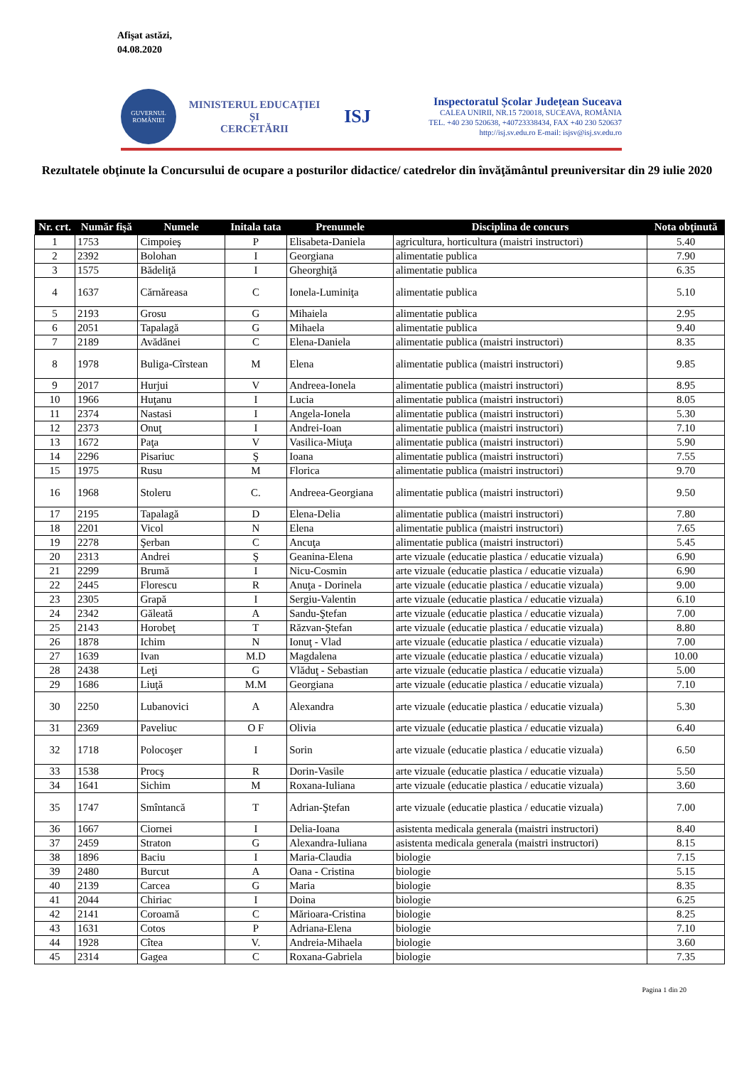Afişat astăzi,
04.08.2020
GUVERNUL ROMÂNIEI
MINISTERUL EDUCAȚIEI
ȘI
CERCETĂRII
ISJ
Inspectoratul Școlar Județean Suceava
CALEA UNIRII, NR.15 720018, SUCEAVA, ROMÂNIA
TEL. +40 230 520638, +40723338434, FAX +40 230 520637
http://isj.sv.edu.ro E-mail: isjsv@isj.sv.edu.ro
Rezultatele obţinute la Concursului de ocupare a posturilor didactice/ catedrelor din învăţământul preuniversitar din 29 iulie 2020
| Nr. crt. | Număr fişă | Numele | Initala tata | Prenumele | Disciplina de concurs | Nota obţinută |
| --- | --- | --- | --- | --- | --- | --- |
| 1 | 1753 | Cimpoieş | P | Elisabeta-Daniela | agricultura, horticultura (maistri instructori) | 5.40 |
| 2 | 2392 | Bolohan | I | Georgiana | alimentatie publica | 7.90 |
| 3 | 1575 | Bădeliţă | I | Gheorghiţă | alimentatie publica | 6.35 |
| 4 | 1637 | Cărnăreasa | C | Ionela-Luminiţa | alimentatie publica | 5.10 |
| 5 | 2193 | Grosu | G | Mihaiela | alimentatie publica | 2.95 |
| 6 | 2051 | Tapalagă | G | Mihaela | alimentatie publica | 9.40 |
| 7 | 2189 | Avădănei | C | Elena-Daniela | alimentatie publica (maistri instructori) | 8.35 |
| 8 | 1978 | Buliga-Cîrstean | M | Elena | alimentatie publica (maistri instructori) | 9.85 |
| 9 | 2017 | Hurjui | V | Andreea-Ionela | alimentatie publica (maistri instructori) | 8.95 |
| 10 | 1966 | Huţanu | I | Lucia | alimentatie publica (maistri instructori) | 8.05 |
| 11 | 2374 | Nastasi | I | Angela-Ionela | alimentatie publica (maistri instructori) | 5.30 |
| 12 | 2373 | Onuţ | I | Andrei-Ioan | alimentatie publica (maistri instructori) | 7.10 |
| 13 | 1672 | Paţa | V | Vasilica-Miuţa | alimentatie publica (maistri instructori) | 5.90 |
| 14 | 2296 | Pisariuc | Ş | Ioana | alimentatie publica (maistri instructori) | 7.55 |
| 15 | 1975 | Rusu | M | Florica | alimentatie publica (maistri instructori) | 9.70 |
| 16 | 1968 | Stoleru | C. | Andreea-Georgiana | alimentatie publica (maistri instructori) | 9.50 |
| 17 | 2195 | Tapalagă | D | Elena-Delia | alimentatie publica (maistri instructori) | 7.80 |
| 18 | 2201 | Vicol | N | Elena | alimentatie publica (maistri instructori) | 7.65 |
| 19 | 2278 | Şerban | C | Ancuţa | alimentatie publica (maistri instructori) | 5.45 |
| 20 | 2313 | Andrei | Ş | Geanina-Elena | arte vizuale (educatie plastica / educatie vizuala) | 6.90 |
| 21 | 2299 | Brumă | I | Nicu-Cosmin | arte vizuale (educatie plastica / educatie vizuala) | 6.90 |
| 22 | 2445 | Florescu | R | Anuţa - Dorinela | arte vizuale (educatie plastica / educatie vizuala) | 9.00 |
| 23 | 2305 | Grapă | I | Sergiu-Valentin | arte vizuale (educatie plastica / educatie vizuala) | 6.10 |
| 24 | 2342 | Găleată | A | Sandu-Ştefan | arte vizuale (educatie plastica / educatie vizuala) | 7.00 |
| 25 | 2143 | Horobeţ | T | Răzvan-Ştefan | arte vizuale (educatie plastica / educatie vizuala) | 8.80 |
| 26 | 1878 | Ichim | N | Ionuţ - Vlad | arte vizuale (educatie plastica / educatie vizuala) | 7.00 |
| 27 | 1639 | Ivan | M.D | Magdalena | arte vizuale (educatie plastica / educatie vizuala) | 10.00 |
| 28 | 2438 | Leţi | G | Vlăduţ - Sebastian | arte vizuale (educatie plastica / educatie vizuala) | 5.00 |
| 29 | 1686 | Liuţă | M.M | Georgiana | arte vizuale (educatie plastica / educatie vizuala) | 7.10 |
| 30 | 2250 | Lubanovici | A | Alexandra | arte vizuale (educatie plastica / educatie vizuala) | 5.30 |
| 31 | 2369 | Paveliuc | O F | Olivia | arte vizuale (educatie plastica / educatie vizuala) | 6.40 |
| 32 | 1718 | Polocoşer | I | Sorin | arte vizuale (educatie plastica / educatie vizuala) | 6.50 |
| 33 | 1538 | Procş | R | Dorin-Vasile | arte vizuale (educatie plastica / educatie vizuala) | 5.50 |
| 34 | 1641 | Sichim | M | Roxana-Iuliana | arte vizuale (educatie plastica / educatie vizuala) | 3.60 |
| 35 | 1747 | Smîntancă | T | Adrian-Ştefan | arte vizuale (educatie plastica / educatie vizuala) | 7.00 |
| 36 | 1667 | Ciornei | I | Delia-Ioana | asistenta medicala generala (maistri instructori) | 8.40 |
| 37 | 2459 | Straton | G | Alexandra-Iuliana | asistenta medicala generala (maistri instructori) | 8.15 |
| 38 | 1896 | Baciu | I | Maria-Claudia | biologie | 7.15 |
| 39 | 2480 | Burcut | A | Oana - Cristina | biologie | 5.15 |
| 40 | 2139 | Carcea | G | Maria | biologie | 8.35 |
| 41 | 2044 | Chiriac | I | Doina | biologie | 6.25 |
| 42 | 2141 | Coroamă | C | Mărioara-Cristina | biologie | 8.25 |
| 43 | 1631 | Cotos | P | Adriana-Elena | biologie | 7.10 |
| 44 | 1928 | Cîtea | V. | Andreia-Mihaela | biologie | 3.60 |
| 45 | 2314 | Gagea | C | Roxana-Gabriela | biologie | 7.35 |
Pagina 1 din 20